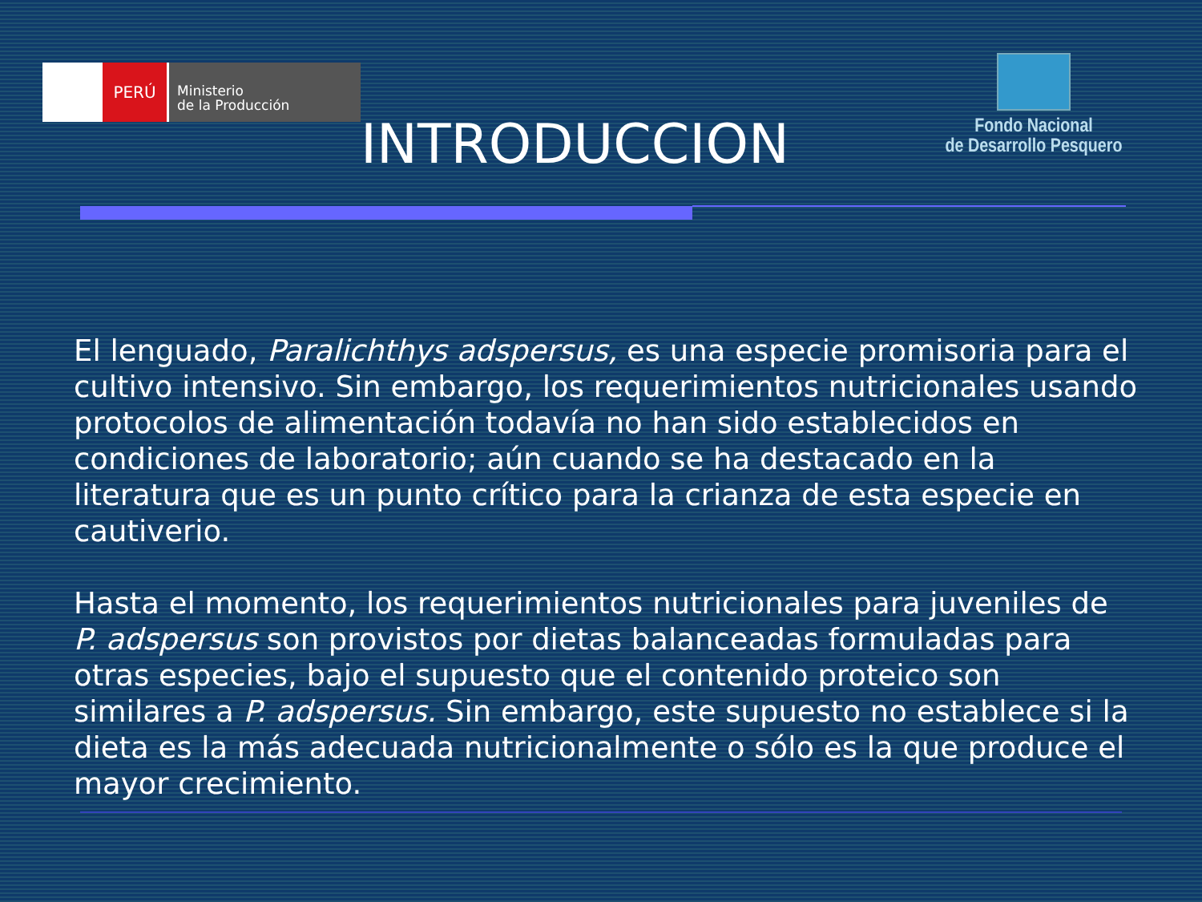PERÚ
Ministerio
de la Producción
INTRODUCCION
Fondo Nacional
de Desarrollo Pesquero
El lenguado, Paralichthys adspersus, es una especie promisoria para el cultivo intensivo. Sin embargo, los requerimientos nutricionales usando protocolos de alimentación todavía no han sido establecidos en condiciones de laboratorio; aún cuando se ha destacado en la literatura que es un punto crítico para la crianza de esta especie en cautiverio.
Hasta el momento, los requerimientos nutricionales para juveniles de P. adspersus son provistos por dietas balanceadas formuladas para otras especies, bajo el supuesto que el contenido proteico son similares a P. adspersus. Sin embargo, este supuesto no establece si la dieta es la más adecuada nutricionalmente o sólo es la que produce el mayor crecimiento.